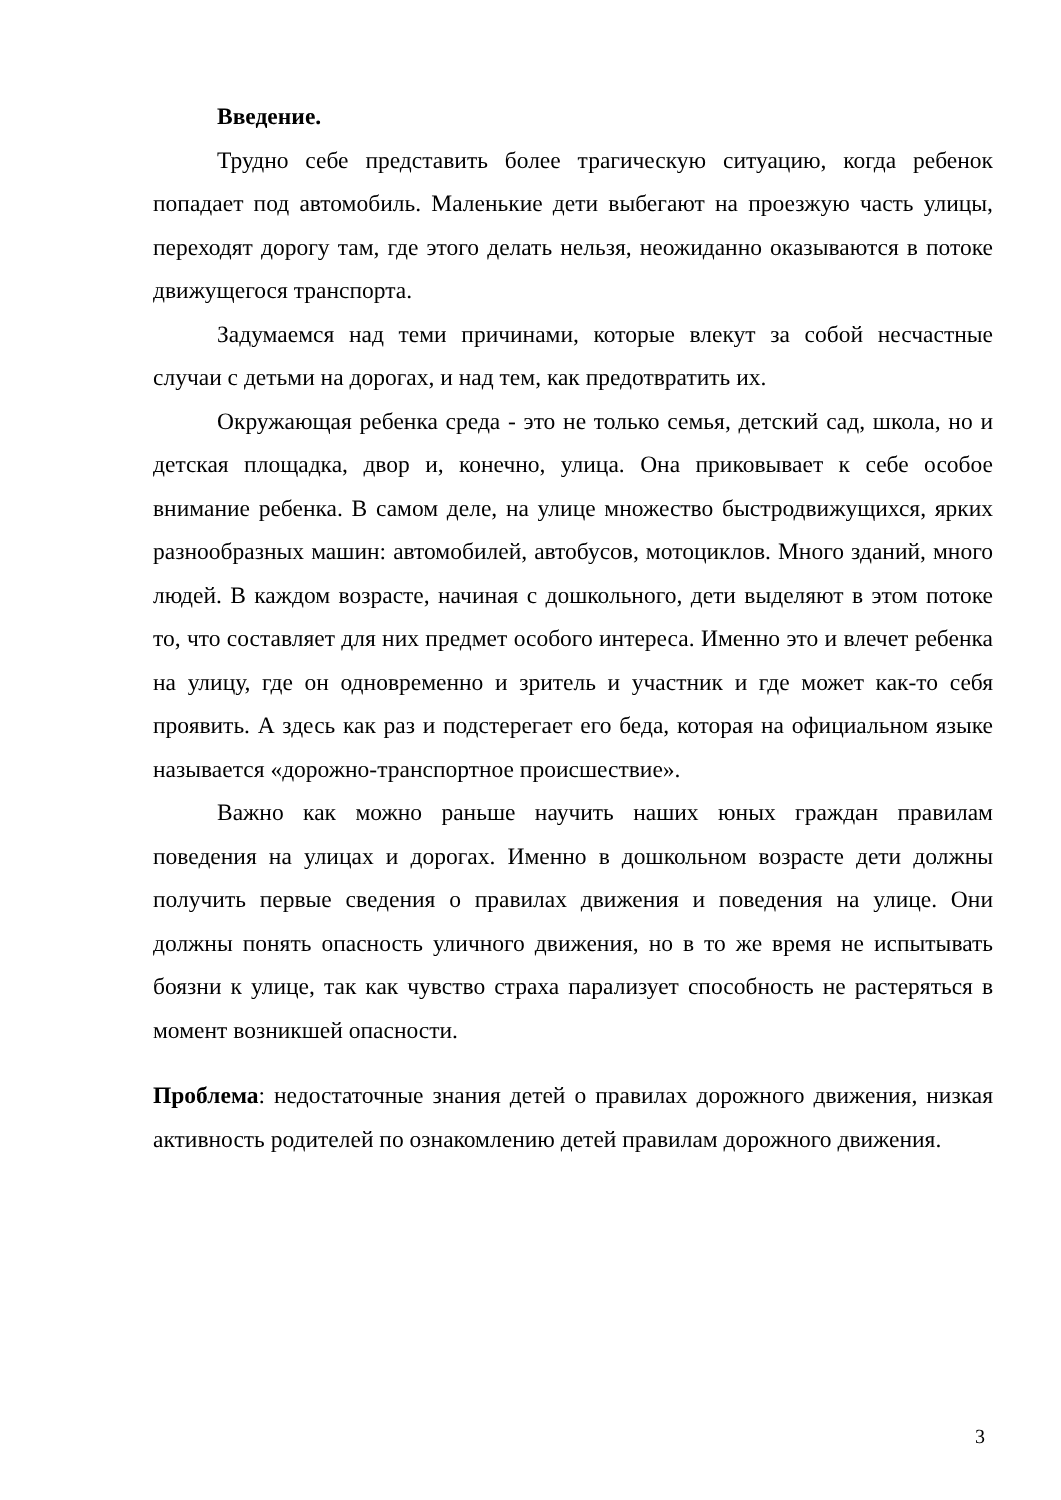Введение.
Трудно себе представить более трагическую ситуацию, когда ребенок попадает под автомобиль. Маленькие дети выбегают на проезжую часть улицы, переходят дорогу там, где этого делать нельзя, неожиданно оказываются в потоке движущегося транспорта.
Задумаемся над теми причинами, которые влекут за собой несчастные случаи с детьми на дорогах, и над тем, как предотвратить их.
Окружающая ребенка среда - это не только семья, детский сад, школа, но и детская площадка, двор и, конечно, улица. Она приковывает к себе особое внимание ребенка. В самом деле, на улице множество быстродвижущихся, ярких разнообразных машин: автомобилей, автобусов, мотоциклов. Много зданий, много людей. В каждом возрасте, начиная с дошкольного, дети выделяют в этом потоке то, что составляет для них предмет особого интереса. Именно это и влечет ребенка на улицу, где он одновременно и зритель и участник и где может как-то себя проявить. А здесь как раз и подстерегает его беда, которая на официальном языке называется «дорожно-транспортное происшествие».
Важно как можно раньше научить наших юных граждан правилам поведения на улицах и дорогах. Именно в дошкольном возрасте дети должны получить первые сведения о правилах движения и поведения на улице. Они должны понять опасность уличного движения, но в то же время не испытывать боязни к улице, так как чувство страха парализует способность не растеряться в момент возникшей опасности.
Проблема: недостаточные знания детей о правилах дорожного движения, низкая активность родителей по ознакомлению детей правилам дорожного движения.
3